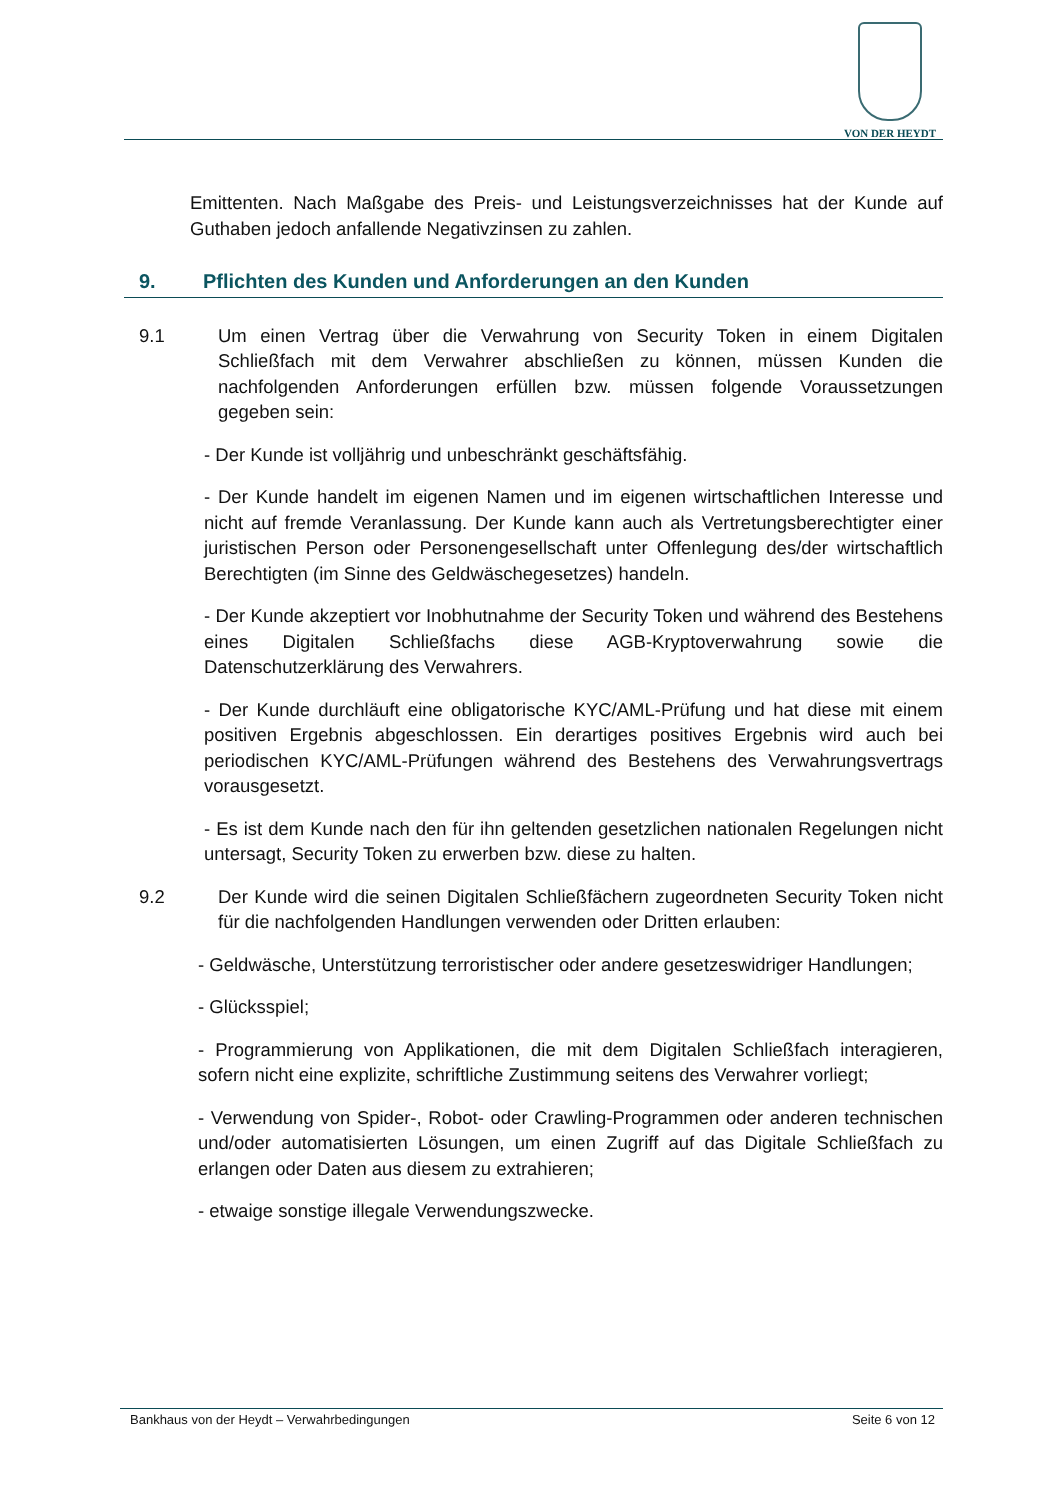VON DER HEYDT
Emittenten. Nach Maßgabe des Preis- und Leistungsverzeichnisses hat der Kunde auf Guthaben jedoch anfallende Negativzinsen zu zahlen.
9. Pflichten des Kunden und Anforderungen an den Kunden
9.1 Um einen Vertrag über die Verwahrung von Security Token in einem Digitalen Schließfach mit dem Verwahrer abschließen zu können, müssen Kunden die nachfolgenden Anforderungen erfüllen bzw. müssen folgende Voraussetzungen gegeben sein:
- Der Kunde ist volljährig und unbeschränkt geschäftsfähig.
- Der Kunde handelt im eigenen Namen und im eigenen wirtschaftlichen Interesse und nicht auf fremde Veranlassung. Der Kunde kann auch als Vertretungsberechtigter einer juristischen Person oder Personengesellschaft unter Offenlegung des/der wirtschaftlich Berechtigten (im Sinne des Geldwäschegesetzes) handeln.
- Der Kunde akzeptiert vor Inobhutnahme der Security Token und während des Bestehens eines Digitalen Schließfachs diese AGB-Kryptoverwahrung sowie die Datenschutzerklärung des Verwahrers.
- Der Kunde durchläuft eine obligatorische KYC/AML-Prüfung und hat diese mit einem positiven Ergebnis abgeschlossen. Ein derartiges positives Ergebnis wird auch bei periodischen KYC/AML-Prüfungen während des Bestehens des Verwahrungsvertrags vorausgesetzt.
- Es ist dem Kunde nach den für ihn geltenden gesetzlichen nationalen Regelungen nicht untersagt, Security Token zu erwerben bzw. diese zu halten.
9.2 Der Kunde wird die seinen Digitalen Schließfächern zugeordneten Security Token nicht für die nachfolgenden Handlungen verwenden oder Dritten erlauben:
- Geldwäsche, Unterstützung terroristischer oder andere gesetzeswidriger Handlungen;
- Glücksspiel;
- Programmierung von Applikationen, die mit dem Digitalen Schließfach interagieren, sofern nicht eine explizite, schriftliche Zustimmung seitens des Verwahrer vorliegt;
- Verwendung von Spider-, Robot- oder Crawling-Programmen oder anderen technischen und/oder automatisierten Lösungen, um einen Zugriff auf das Digitale Schließfach zu erlangen oder Daten aus diesem zu extrahieren;
- etwaige sonstige illegale Verwendungszwecke.
Bankhaus von der Heydt – Verwahrbedingungen Seite 6 von 12